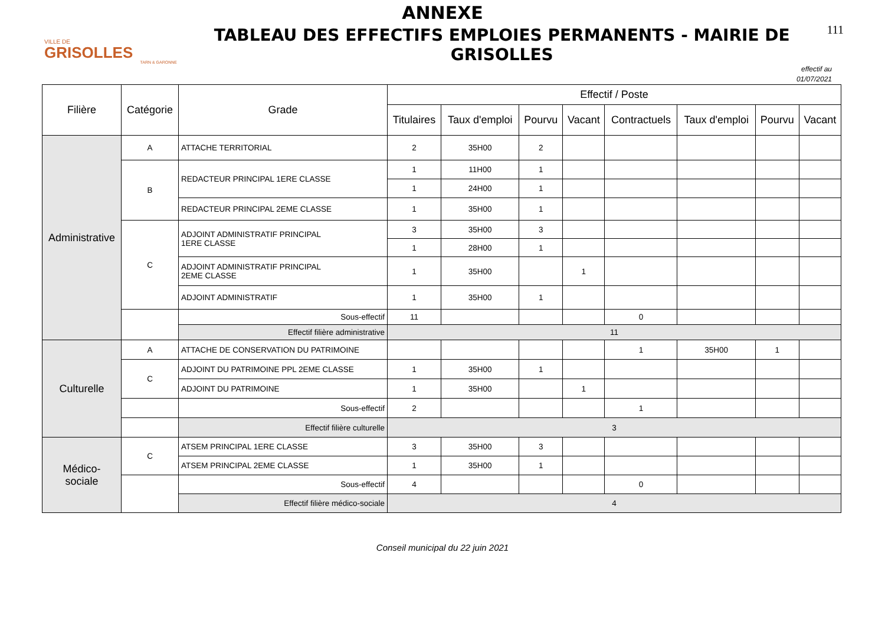ANNEXE
VILLE DE
GRISOLLES
TARN & GARONNE
TABLEAU DES EFFECTIFS EMPLOIES PERMANENTS - MAIRIE DE GRISOLLES
111
effectif au
01/07/2021
| Filière | Catégorie | Grade | Effectif / Poste | | | | | | | |
| --- | --- | --- | --- | --- | --- | --- | --- | --- | --- | --- |
| | | | Titulaires | Taux d'emploi | Pourvu | Vacant | Contractuels | Taux d'emploi | Pourvu | Vacant |
| Administrative | A | ATTACHE TERRITORIAL | 2 | 35H00 | 2 | | | | | |
| | B | REDACTEUR PRINCIPAL 1ERE CLASSE | 1 | 11H00 | 1 | | | | | |
| | | | 1 | 24H00 | 1 | | | | | |
| | | REDACTEUR PRINCIPAL 2EME CLASSE | 1 | 35H00 | 1 | | | | | |
| | C | ADJOINT ADMINISTRATIF PRINCIPAL 1ERE CLASSE | 3 | 35H00 | 3 | | | | | |
| | | | 1 | 28H00 | 1 | | | | | |
| | | ADJOINT ADMINISTRATIF PRINCIPAL 2EME CLASSE | 1 | 35H00 | | 1 | | | | |
| | | ADJOINT ADMINISTRATIF | 1 | 35H00 | 1 | | | | | |
| | | Sous-effectif | 11 | | | | 0 | | | |
| | | Effectif filière administrative | 11 | | | | | | | |
| Culturelle | A | ATTACHE DE CONSERVATION DU PATRIMOINE | | | | | 1 | 35H00 | 1 | |
| | C | ADJOINT DU PATRIMOINE PPL 2EME CLASSE | 1 | 35H00 | 1 | | | | | |
| | | ADJOINT DU PATRIMOINE | 1 | 35H00 | | 1 | | | | |
| | | Sous-effectif | 2 | | | | 1 | | | |
| | | Effectif filière culturelle | 3 | | | | | | | |
| Médico- sociale | C | ATSEM PRINCIPAL 1ERE CLASSE | 3 | 35H00 | 3 | | | | | |
| | | ATSEM PRINCIPAL 2EME CLASSE | 1 | 35H00 | 1 | | | | | |
| | | Sous-effectif | 4 | | | | 0 | | | |
| | | Effectif filière médico-sociale | 4 | | | | | | | |
Conseil municipal du 22 juin 2021